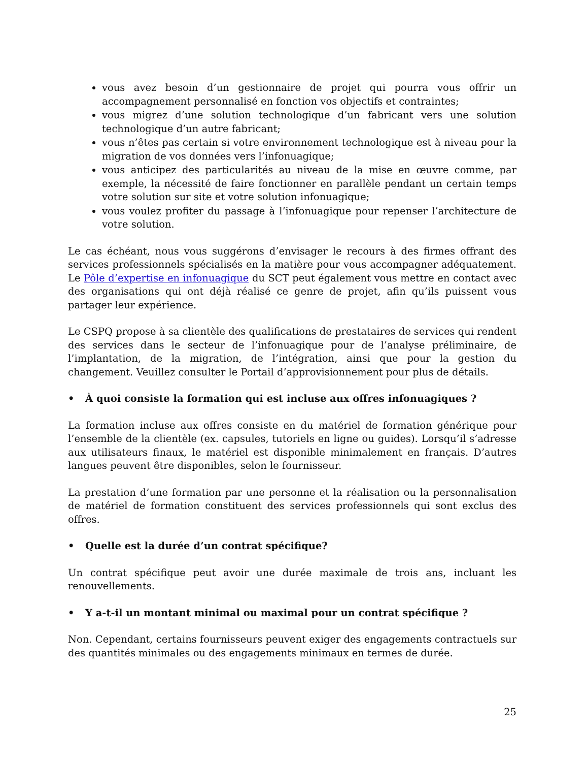vous avez besoin d’un gestionnaire de projet qui pourra vous offrir un accompagnement personnalisé en fonction vos objectifs et contraintes;
vous migrez d’une solution technologique d’un fabricant vers une solution technologique d’un autre fabricant;
vous n’êtes pas certain si votre environnement technologique est à niveau pour la migration de vos données vers l’infonuagique;
vous anticipez des particularités au niveau de la mise en œuvre comme, par exemple, la nécessité de faire fonctionner en parallèle pendant un certain temps votre solution sur site et votre solution infonuagique;
vous voulez profiter du passage à l’infonuagique pour repenser l’architecture de votre solution.
Le cas échéant, nous vous suggérons d’envisager le recours à des firmes offrant des services professionnels spécialisés en la matière pour vous accompagner adéquatement. Le Pôle d’expertise en infonuagique du SCT peut également vous mettre en contact avec des organisations qui ont déjà réalisé ce genre de projet, afin qu’ils puissent vous partager leur expérience.
Le CSPQ propose à sa clientèle des qualifications de prestataires de services qui rendent des services dans le secteur de l’infonuagique pour de l’analyse préliminaire, de l’implantation, de la migration, de l’intégration, ainsi que pour la gestion du changement. Veuillez consulter le Portail d’approvisionnement pour plus de détails.
• À quoi consiste la formation qui est incluse aux offres infonuagiques ?
La formation incluse aux offres consiste en du matériel de formation générique pour l’ensemble de la clientèle (ex. capsules, tutoriels en ligne ou guides). Lorsqu’il s’adresse aux utilisateurs finaux, le matériel est disponible minimalement en français. D’autres langues peuvent être disponibles, selon le fournisseur.
La prestation d’une formation par une personne et la réalisation ou la personnalisation de matériel de formation constituent des services professionnels qui sont exclus des offres.
• Quelle est la durée d’un contrat spécifique?
Un contrat spécifique peut avoir une durée maximale de trois ans, incluant les renouvellements.
• Y a-t-il un montant minimal ou maximal pour un contrat spécifique ?
Non. Cependant, certains fournisseurs peuvent exiger des engagements contractuels sur des quantités minimales ou des engagements minimaux en termes de durée.
25